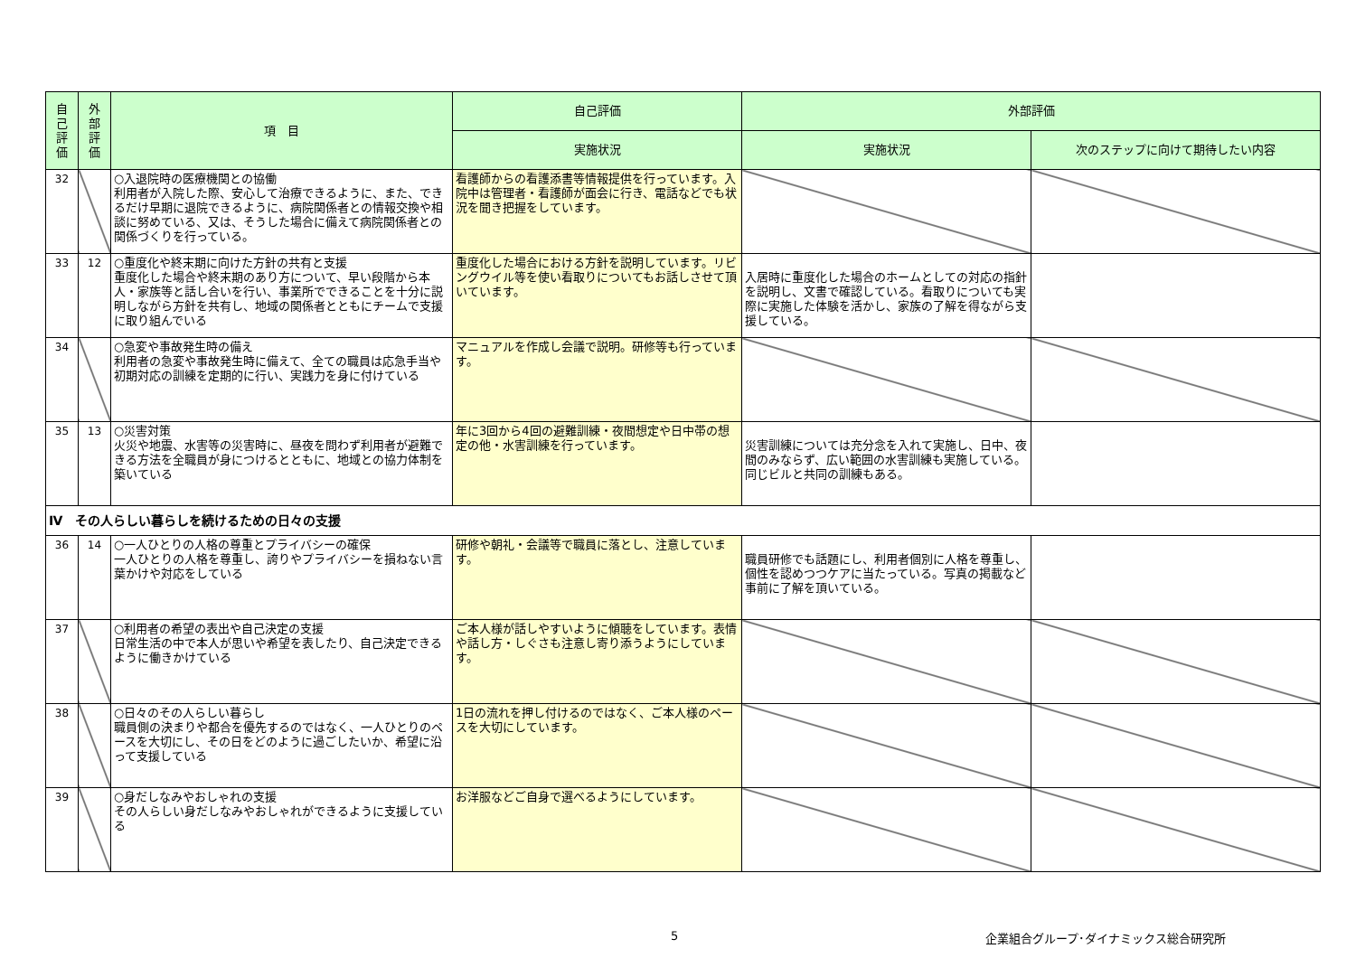| 自 己 評 価 | 外 部 評 価 | 項 目 | 自己評価 | 外部評価 | |
| --- | --- | --- | --- | --- | --- |
| | | | 実施状況 | 実施状況 | 次のステップに向けて期待したい内容 |
| 32 | | ○入退院時の医療機関との協働 利用者が入院した際、安心して治療できるように、また、できるだけ早期に退院できるように、病院関係者との情報交換や相談に努めている、又は、そうした場合に備えて病院関係者との関係づくりを行っている。 | 看護師からの看護添書等情報提供を行っています。入院中は管理者・看護師が面会に行き、電話などでも状況を聞き把握をしています。 | | |
| 33 | 12 | ○重度化や終末期に向けた方針の共有と支援 重度化した場合や終末期のあり方について、早い段階から本人・家族等と話し合いを行い、事業所でできることを十分に説明しながら方針を共有し、地域の関係者とともにチームで支援に取り組んでいる | 重度化した場合における方針を説明しています。リビングウイル等を使い看取りについてもお話しさせて頂いています。 | 入居時に重度化した場合のホームとしての対応の指針を説明し、文書で確認している。看取りについても実際に実施した体験を活かし、家族の了解を得ながら支援している。 | |
| 34 | | ○急変や事故発生時の備え 利用者の急変や事故発生時に備えて、全ての職員は応急手当や初期対応の訓練を定期的に行い、実践力を身に付けている | マニュアルを作成し会議で説明。研修等も行っています。 | | |
| 35 | 13 | ○災害対策 火災や地震、水害等の災害時に、昼夜を問わず利用者が避難できる方法を全職員が身につけるとともに、地域との協力体制を築いている | 年に3回から4回の避難訓練・夜間想定や日中帯の想定の他・水害訓練を行っています。 | 災害訓練については充分念を入れて実施し、日中、夜間のみならず、広い範囲の水害訓練も実施している。同じビルと共同の訓練もある。 | |
| Ⅳ その人らしい暮らしを続けるための日々の支援 | | | | | |
| 36 | 14 | ○一人ひとりの人格の尊重とプライバシーの確保 一人ひとりの人格を尊重し、誇りやプライバシーを損ねない言葉かけや対応をしている | 研修や朝礼・会議等で職員に落とし、注意しています。 | 職員研修でも話題にし、利用者個別に人格を尊重し、個性を認めつつケアに当たっている。写真の掲載など事前に了解を頂いている。 | |
| 37 | | ○利用者の希望の表出や自己決定の支援 日常生活の中で本人が思いや希望を表したり、自己決定できるように働きかけている | ご本人様が話しやすいように傾聴をしています。表情や話し方・しぐさも注意し寄り添うようにしています。 | | |
| 38 | | ○日々のその人らしい暮らし 職員側の決まりや都合を優先するのではなく、一人ひとりのペースを大切にし、その日をどのように過ごしたいか、希望に沿って支援している | 1日の流れを押し付けるのではなく、ご本人様のペースを大切にしています。 | | |
| 39 | | ○身だしなみやおしゃれの支援 その人らしい身だしなみやおしゃれができるように支援している | お洋服などご自身で選べるようにしています。 | | |
5
企業組合グループ･ダイナミックス総合研究所